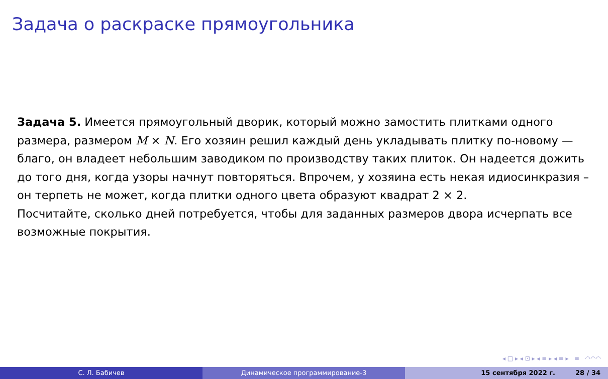Задача о раскраске прямоугольника
Задача 5. Имеется прямоугольный дворик, который можно замостить плитками одного размера, размером M × N. Его хозяин решил каждый день укладывать плитку по-новому — благо, он владеет небольшим заводиком по производству таких плиток. Он надеется дожить до того дня, когда узоры начнут повторяться. Впрочем, у хозяина есть некая идиосинкразия – он терпеть не может, когда плитки одного цвета образуют квадрат 2 × 2.
Посчитайте, сколько дней потребуется, чтобы для заданных размеров двора исчерпать все возможные покрытия.
◂ □ ▸ ◂ ⊡ ▸ ◂ ≡ ▸ ◂ ≡ ▸ ≡ ◠◠◠
С. Л. Бабичев Динамическое программирование-3 15 сентября 2022 г. 28 / 34